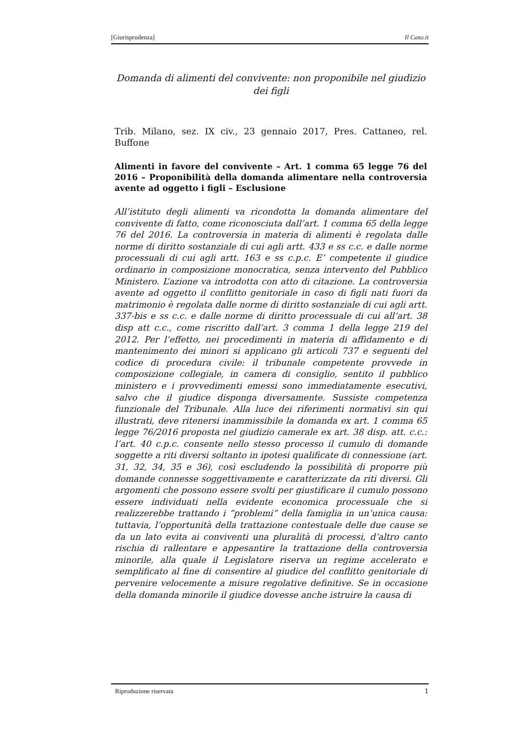[Giurisprudenza] Il Caso.it
Domanda di alimenti del convivente: non proponibile nel giudizio dei figli
Trib. Milano, sez. IX civ., 23 gennaio 2017, Pres. Cattaneo, rel. Buffone
Alimenti in favore del convivente – Art. 1 comma 65 legge 76 del 2016 – Proponibilità della domanda alimentare nella controversia avente ad oggetto i figli – Esclusione
All’istituto degli alimenti va ricondotta la domanda alimentare del convivente di fatto, come riconosciuta dall’art. 1 comma 65 della legge 76 del 2016. La controversia in materia di alimenti è regolata dalle norme di diritto sostanziale di cui agli artt. 433 e ss c.c. e dalle norme processuali di cui agli artt. 163 e ss c.p.c. E’ competente il giudice ordinario in composizione monocratica, senza intervento del Pubblico Ministero. L’azione va introdotta con atto di citazione. La controversia avente ad oggetto il conflitto genitoriale in caso di figli nati fuori da matrimonio è regolata dalle norme di diritto sostanziale di cui agli artt. 337-bis e ss c.c. e dalle norme di diritto processuale di cui all’art. 38 disp att c.c., come riscritto dall’art. 3 comma 1 della legge 219 del 2012. Per l’effetto, nei procedimenti in materia di affidamento e di mantenimento dei minori si applicano gli articoli 737 e seguenti del codice di procedura civile: il tribunale competente provvede in composizione collegiale, in camera di consiglio, sentito il pubblico ministero e i provvedimenti emessi sono immediatamente esecutivi, salvo che il giudice disponga diversamente. Sussiste competenza funzionale del Tribunale. Alla luce dei riferimenti normativi sin qui illustrati, deve ritenersi inammissibile la domanda ex art. 1 comma 65 legge 76/2016 proposta nel giudizio camerale ex art. 38 disp. att. c.c.: l’art. 40 c.p.c. consente nello stesso processo il cumulo di domande soggette a riti diversi soltanto in ipotesi qualificate di connessione (art. 31, 32, 34, 35 e 36), così escludendo la possibilità di proporre più domande connesse soggettivamente e caratterizzate da riti diversi. Gli argomenti che possono essere svolti per giustificare il cumulo possono essere individuati nella evidente economica processuale che si realizzerebbe trattando i “problemi” della famiglia in un’unica causa: tuttavia, l’opportunità della trattazione contestuale delle due cause se da un lato evita ai conviventi una pluralità di processi, d’altro canto rischia di rallentare e appesantire la trattazione della controversia minorile, alla quale il Legislatore riserva un regime accelerato e semplificato al fine di consentire al giudice del conflitto genitoriale di pervenire velocemente a misure regolative definitive. Se in occasione della domanda minorile il giudice dovesse anche istruire la causa di
Riproduzione riservata 1